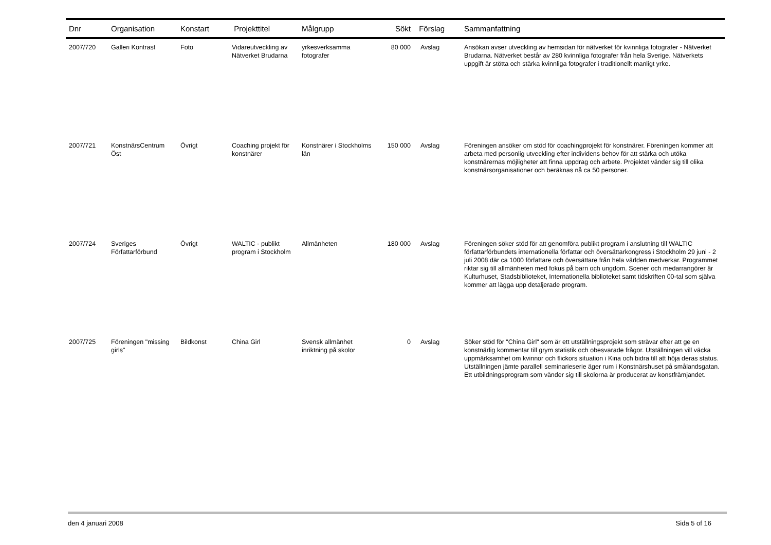| Dnr | Organisation | Konstart | Projekttitel | Målgrupp | Sökt | Förslag | Sammanfattning |
| --- | --- | --- | --- | --- | --- | --- | --- |
| 2007/720 | Galleri Kontrast | Foto | Vidareutveckling av Nätverket Brudarna | yrkesverksamma fotografer | 80 000 | Avslag | Ansökan avser utveckling av hemsidan för nätverket för kvinnliga fotografer - Nätverket Brudarna. Nätverket består av 280 kvinnliga fotografer från hela Sverige. Nätverkets uppgift är stötta och stärka kvinnliga fotografer i traditionellt manligt yrke. |
| 2007/721 | KonstnärsCentrum Öst | Övrigt | Coaching projekt för konstnärer | Konstnärer i Stockholms län | 150 000 | Avslag | Föreningen ansöker om stöd för coachingprojekt för konstnärer. Föreningen kommer att arbeta med personlig utveckling efter individens behov för att stärka och utöka konstnärernas möjligheter att finna uppdrag och arbete. Projektet vänder sig till olika konstnärsorganisationer och beräknas nå ca 50 personer. |
| 2007/724 | Sveriges Författarförbund | Övrigt | WALTIC - publikt program i Stockholm | Allmänheten | 180 000 | Avslag | Föreningen söker stöd för att genomföra publikt program i anslutning till WALTIC författarförbundets internationella författar och översättarkongress i Stockholm 29 juni - 2 juli 2008 där ca 1000 författare och översättare från hela världen medverkar. Programmet riktar sig till allmänheten med fokus på barn och ungdom. Scener och medarrangörer är Kulturhuset, Stadsbiblioteket, Internationella biblioteket samt tidskriften 00-tal som själva kommer att lägga upp detaljerade program. |
| 2007/725 | Föreningen "missing girls" | Bildkonst | China Girl | Svensk allmänhet inriktning på skolor | 0 | Avslag | Söker stöd för "China Girl" som är ett utställningsprojekt som strävar efter att ge en konstnärlig kommentar till grym statistik och obesvarade frågor. Utställningen vill väcka uppmärksamhet om kvinnor och flickors situation i Kina och bidra till att höja deras status. Utställningen jämte parallell seminarieserie äger rum i Konstnärshuset på smålandsgatan. Ett utbildningsprogram som vänder sig till skolorna är producerat av konstfrämjandet. |
den 4 januari 2008 Sida 5 of 16